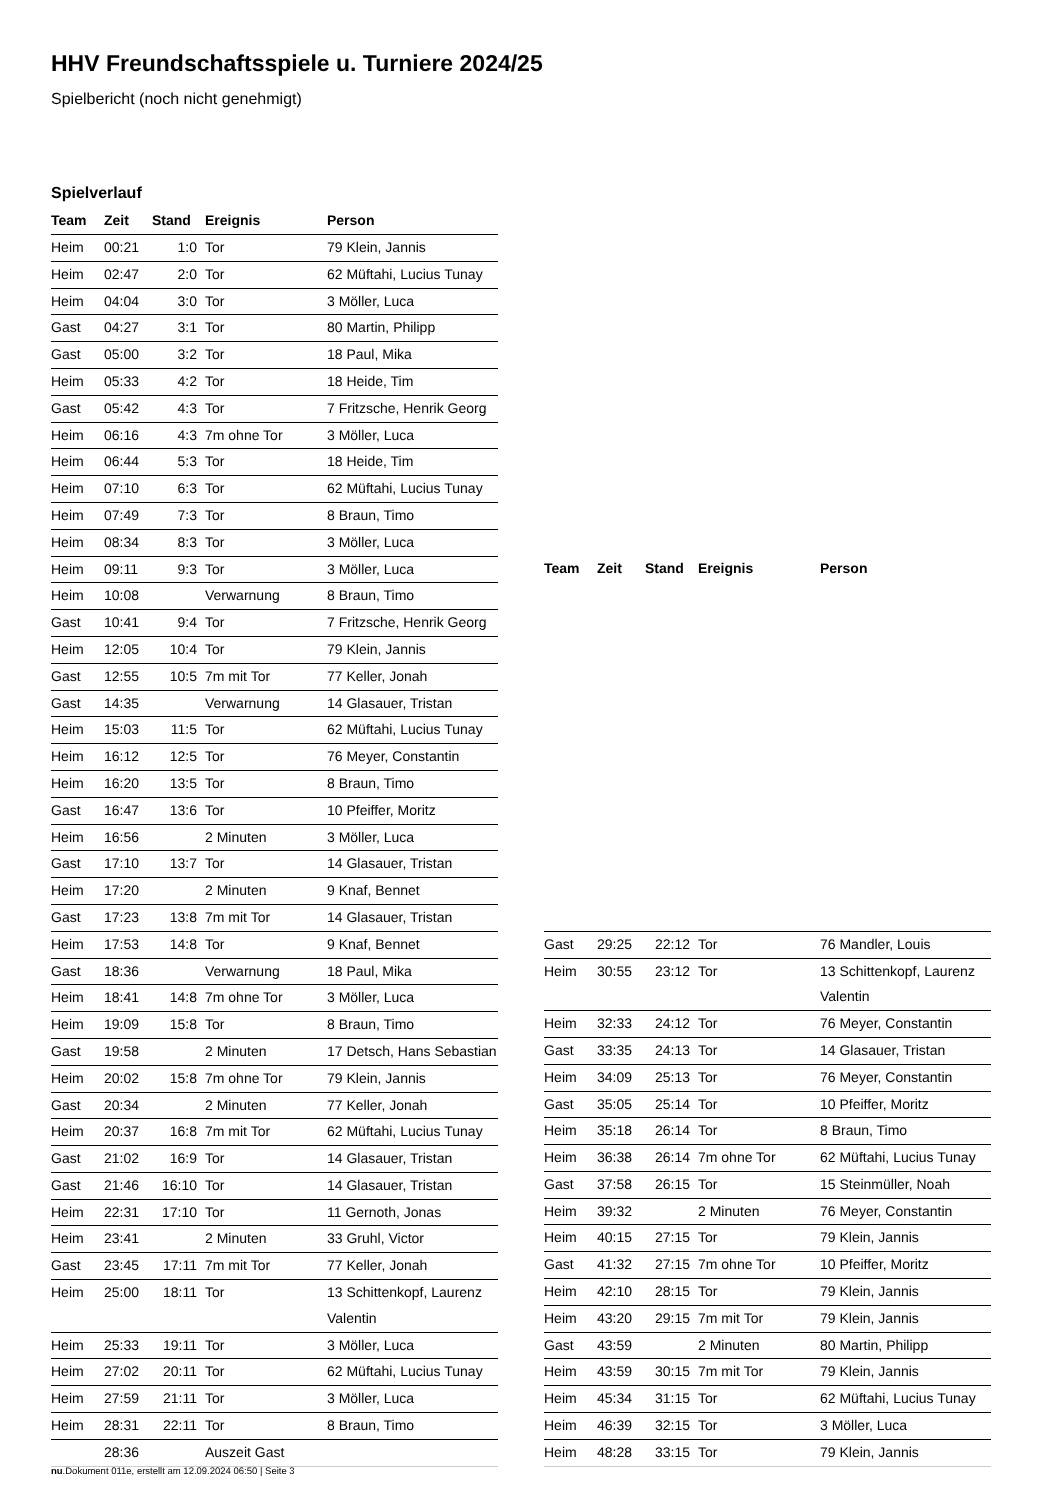HHV Freundschaftsspiele u. Turniere 2024/25
Spielbericht (noch nicht genehmigt)
Spielverlauf
| Team | Zeit | Stand | Ereignis | Person |
| --- | --- | --- | --- | --- |
| Heim | 00:21 | 1:0 | Tor | 79 Klein, Jannis |
| Heim | 02:47 | 2:0 | Tor | 62 Müftahi, Lucius Tunay |
| Heim | 04:04 | 3:0 | Tor | 3 Möller, Luca |
| Gast | 04:27 | 3:1 | Tor | 80 Martin, Philipp |
| Gast | 05:00 | 3:2 | Tor | 18 Paul, Mika |
| Heim | 05:33 | 4:2 | Tor | 18 Heide, Tim |
| Gast | 05:42 | 4:3 | Tor | 7 Fritzsche, Henrik Georg |
| Heim | 06:16 | 4:3 | 7m ohne Tor | 3 Möller, Luca |
| Heim | 06:44 | 5:3 | Tor | 18 Heide, Tim |
| Heim | 07:10 | 6:3 | Tor | 62 Müftahi, Lucius Tunay |
| Heim | 07:49 | 7:3 | Tor | 8 Braun, Timo |
| Heim | 08:34 | 8:3 | Tor | 3 Möller, Luca |
| Heim | 09:11 | 9:3 | Tor | 3 Möller, Luca |
| Heim | 10:08 | | Verwarnung | 8 Braun, Timo |
| Gast | 10:41 | 9:4 | Tor | 7 Fritzsche, Henrik Georg |
| Heim | 12:05 | 10:4 | Tor | 79 Klein, Jannis |
| Gast | 12:55 | 10:5 | 7m mit Tor | 77 Keller, Jonah |
| Gast | 14:35 | | Verwarnung | 14 Glasauer, Tristan |
| Heim | 15:03 | 11:5 | Tor | 62 Müftahi, Lucius Tunay |
| Heim | 16:12 | 12:5 | Tor | 76 Meyer, Constantin |
| Heim | 16:20 | 13:5 | Tor | 8 Braun, Timo |
| Gast | 16:47 | 13:6 | Tor | 10 Pfeiffer, Moritz |
| Heim | 16:56 | | 2 Minuten | 3 Möller, Luca |
| Gast | 17:10 | 13:7 | Tor | 14 Glasauer, Tristan |
| Heim | 17:20 | | 2 Minuten | 9 Knaf, Bennet |
| Gast | 17:23 | 13:8 | 7m mit Tor | 14 Glasauer, Tristan |
| Heim | 17:53 | 14:8 | Tor | 9 Knaf, Bennet |
| Gast | 18:36 | | Verwarnung | 18 Paul, Mika |
| Heim | 18:41 | 14:8 | 7m ohne Tor | 3 Möller, Luca |
| Heim | 19:09 | 15:8 | Tor | 8 Braun, Timo |
| Gast | 19:58 | | 2 Minuten | 17 Detsch, Hans Sebastian |
| Heim | 20:02 | 15:8 | 7m ohne Tor | 79 Klein, Jannis |
| Gast | 20:34 | | 2 Minuten | 77 Keller, Jonah |
| Heim | 20:37 | 16:8 | 7m mit Tor | 62 Müftahi, Lucius Tunay |
| Gast | 21:02 | 16:9 | Tor | 14 Glasauer, Tristan |
| Gast | 21:46 | 16:10 | Tor | 14 Glasauer, Tristan |
| Heim | 22:31 | 17:10 | Tor | 11 Gernoth, Jonas |
| Heim | 23:41 | | 2 Minuten | 33 Gruhl, Victor |
| Gast | 23:45 | 17:11 | 7m mit Tor | 77 Keller, Jonah |
| Heim | 25:00 | 18:11 | Tor | 13 Schittenkopf, Laurenz Valentin |
| Heim | 25:33 | 19:11 | Tor | 3 Möller, Luca |
| Heim | 27:02 | 20:11 | Tor | 62 Müftahi, Lucius Tunay |
| Heim | 27:59 | 21:11 | Tor | 3 Möller, Luca |
| Heim | 28:31 | 22:11 | Tor | 8 Braun, Timo |
| | 28:36 | | Auszeit Gast | |
| Team | Zeit | Stand | Ereignis | Person |
| --- | --- | --- | --- | --- |
| Gast | 29:25 | 22:12 | Tor | 76 Mandler, Louis |
| Heim | 30:55 | 23:12 | Tor | 13 Schittenkopf, Laurenz Valentin |
| Heim | 32:33 | 24:12 | Tor | 76 Meyer, Constantin |
| Gast | 33:35 | 24:13 | Tor | 14 Glasauer, Tristan |
| Heim | 34:09 | 25:13 | Tor | 76 Meyer, Constantin |
| Gast | 35:05 | 25:14 | Tor | 10 Pfeiffer, Moritz |
| Heim | 35:18 | 26:14 | Tor | 8 Braun, Timo |
| Heim | 36:38 | 26:14 | 7m ohne Tor | 62 Müftahi, Lucius Tunay |
| Gast | 37:58 | 26:15 | Tor | 15 Steinmüller, Noah |
| Heim | 39:32 | | 2 Minuten | 76 Meyer, Constantin |
| Heim | 40:15 | 27:15 | Tor | 79 Klein, Jannis |
| Gast | 41:32 | 27:15 | 7m ohne Tor | 10 Pfeiffer, Moritz |
| Heim | 42:10 | 28:15 | Tor | 79 Klein, Jannis |
| Heim | 43:20 | 29:15 | 7m mit Tor | 79 Klein, Jannis |
| Gast | 43:59 | | 2 Minuten | 80 Martin, Philipp |
| Heim | 43:59 | 30:15 | 7m mit Tor | 79 Klein, Jannis |
| Heim | 45:34 | 31:15 | Tor | 62 Müftahi, Lucius Tunay |
| Heim | 46:39 | 32:15 | Tor | 3 Möller, Luca |
| Heim | 48:28 | 33:15 | Tor | 79 Klein, Jannis |
nu.Dokument 011e, erstellt am 12.09.2024 06:50 | Seite 3